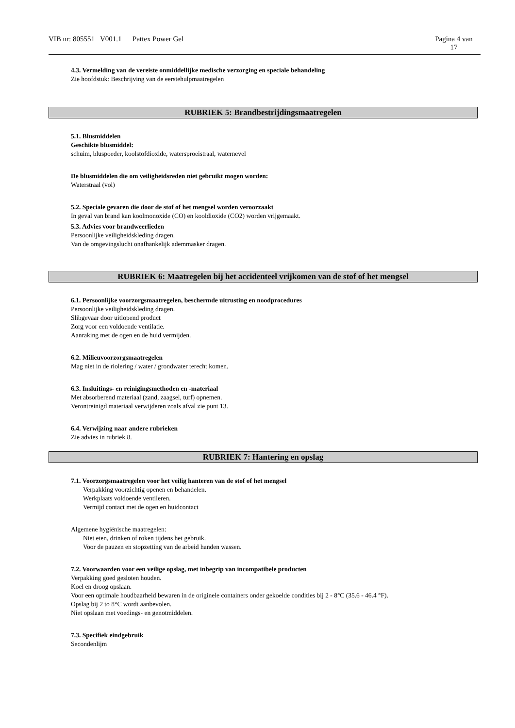VIB nr: 805551 V001.1 Pattex Power Gel
Pagina 4 van
17
4.3. Vermelding van de vereiste onmiddellijke medische verzorging en speciale behandeling
Zie hoofdstuk: Beschrijving van de eerstehulpmaatregelen
RUBRIEK 5: Brandbestrijdingsmaatregelen
5.1. Blusmiddelen
Geschikte blusmiddel:
schuim, bluspoeder, koolstofdioxide, watersproeistraal, waternevel
De blusmiddelen die om veiligheidsreden niet gebruikt mogen worden:
Waterstraal (vol)
5.2. Speciale gevaren die door de stof of het mengsel worden veroorzaakt
In geval van brand kan koolmonoxide (CO) en kooldioxide (CO2) worden vrijgemaakt.
5.3. Advies voor brandweerlieden
Persoonlijke veiligheidskleding dragen.
Van de omgevingslucht onafhankelijk ademmasker dragen.
RUBRIEK 6: Maatregelen bij het accidenteel vrijkomen van de stof of het mengsel
6.1. Persoonlijke voorzorgsmaatregelen, beschermde uitrusting en noodprocedures
Persoonlijke veiligheidskleding dragen.
Slibgevaar door uitlopend product
Zorg voor een voldoende ventilatie.
Aanraking met de ogen en de huid vermijden.
6.2. Milieuvoorzorgsmaatregelen
Mag niet in de riolering / water / grondwater terecht komen.
6.3. Insluitings- en reinigingsmethoden en -materiaal
Met absorberend materiaal (zand, zaagsel, turf) opnemen.
Verontreinigd materiaal verwijderen zoals afval zie punt 13.
6.4. Verwijzing naar andere rubrieken
Zie advies in rubriek 8.
RUBRIEK 7: Hantering en opslag
7.1. Voorzorgsmaatregelen voor het veilig hanteren van de stof of het mengsel
Verpakking voorzichtig openen en behandelen.
Werkplaats voldoende ventileren.
Vermijd contact met de ogen en huidcontact
Algemene hygiënische maatregelen:
Niet eten, drinken of roken tijdens het gebruik.
Voor de pauzen en stopzetting van de arbeid handen wassen.
7.2. Voorwaarden voor een veilige opslag, met inbegrip van incompatibele producten
Verpakking goed gesloten houden.
Koel en droog opslaan.
Voor een optimale houdbaarheid bewaren in de originele containers onder gekoelde condities bij 2 - 8°C (35.6 - 46.4 °F).
Opslag bij 2 to 8°C wordt aanbevolen.
Niet opslaan met voedings- en genotmiddelen.
7.3. Specifiek eindgebruik
Secondenlijm